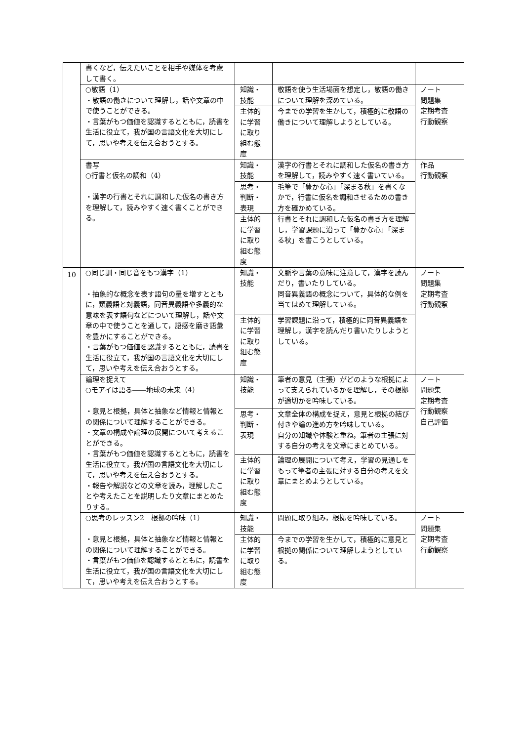| | 書くなど，伝えたいことを相手や媒体を考慮して書く。 | | | |
| | ○敬語（1） ・敬語の働きについて理解し，話や文章の中で使うことができる。 ・言葉がもつ価値を認識するとともに，読書を生活に役立て，我が国の言語文化を大切にして，思いや考えを伝え合おうとする。 | 知識・技能 | 敬語を使う生活場面を想定し，敬語の働きについて理解を深めている。 | ノート 問題集 定期考査 行動観察 |
| | | 主体的に学習に取り組む態度 | 今までの学習を生かして，積極的に敬語の働きについて理解しようとしている。 | |
| | 書写 ○行書と仮名の調和（4） ・漢字の行書とそれに調和した仮名の書き方を理解して，読みやすく速く書くことができる。 | 知識・技能 | 漢字の行書とそれに調和した仮名の書き方を理解して，読みやすく速く書いている。 | 作品 行動観察 |
| | | 思考・判断・表現 | 毛筆で「豊かな心」「深まる秋」を書くなかで，行書に仮名を調和させるための書き方を確かめている。 | |
| | | 主体的に学習に取り組む態度 | 行書とそれに調和した仮名の書き方を理解し，学習課題に沿って「豊かな心」「深まる秋」を書こうとしている。 | |
| 10 | ○同じ訓・同じ音をもつ漢字（1） ・抽象的な概念を表す語句の量を増すとともに，類義語と対義語，同音異義語や多義的な意味を表す語句などについて理解し，話や文章の中で使うことを通して，語感を磨き語彙を豊かにすることができる。 ・言葉がもつ価値を認識するとともに，読書を生活に役立て，我が国の言語文化を大切にして，思いや考えを伝え合おうとする。 | 知識・技能 | 文脈や言葉の意味に注意して，漢字を読んだり，書いたりしている。 同音異義語の概念について，具体的な例を当てはめて理解している。 | ノート 問題集 定期考査 行動観察 |
| | | 主体的に学習に取り組む態度 | 学習課題に沿って，積極的に同音異義語を理解し，漢字を読んだり書いたりしようとしている。 | |
| | 論理を捉えて ○モアイは語る――地球の未来（4） ・意見と根拠，具体と抽象など情報と情報との関係について理解することができる。 ・文章の構成や論理の展開について考えることができる。 ・言葉がもつ価値を認識するとともに，読書を生活に役立て，我が国の言語文化を大切にして，思いや考えを伝え合おうとする。 ・報告や解説などの文章を読み，理解したことや考えたことを説明したり文章にまとめたりする。 | 知識・技能 | 筆者の意見（主張）がどのような根拠によって支えられているかを理解し，その根拠が適切かを吟味している。 | ノート 問題集 定期考査 行動観察 自己評価 |
| | | 思考・判断・表現 | 文章全体の構成を捉え，意見と根拠の結び付きや論の進め方を吟味している。 自分の知識や体験と重ね，筆者の主張に対する自分の考えを文章にまとめている。 | |
| | | 主体的に学習に取り組む態度 | 論理の展開について考え，学習の見通しをもって筆者の主張に対する自分の考えを文章にまとめようとしている。 | |
| | ○思考のレッスン2 根拠の吟味（1） ・意見と根拠，具体と抽象など情報と情報との関係について理解することができる。 ・言葉がもつ価値を認識するとともに，読書を生活に役立て，我が国の言語文化を大切にして，思いや考えを伝え合おうとする。 | 知識・技能 | 問題に取り組み，根拠を吟味している。 | ノート 問題集 定期考査 行動観察 |
| | | 主体的に学習に取り組む態度 | 今までの学習を生かして，積極的に意見と根拠の関係について理解しようとしている。 | |